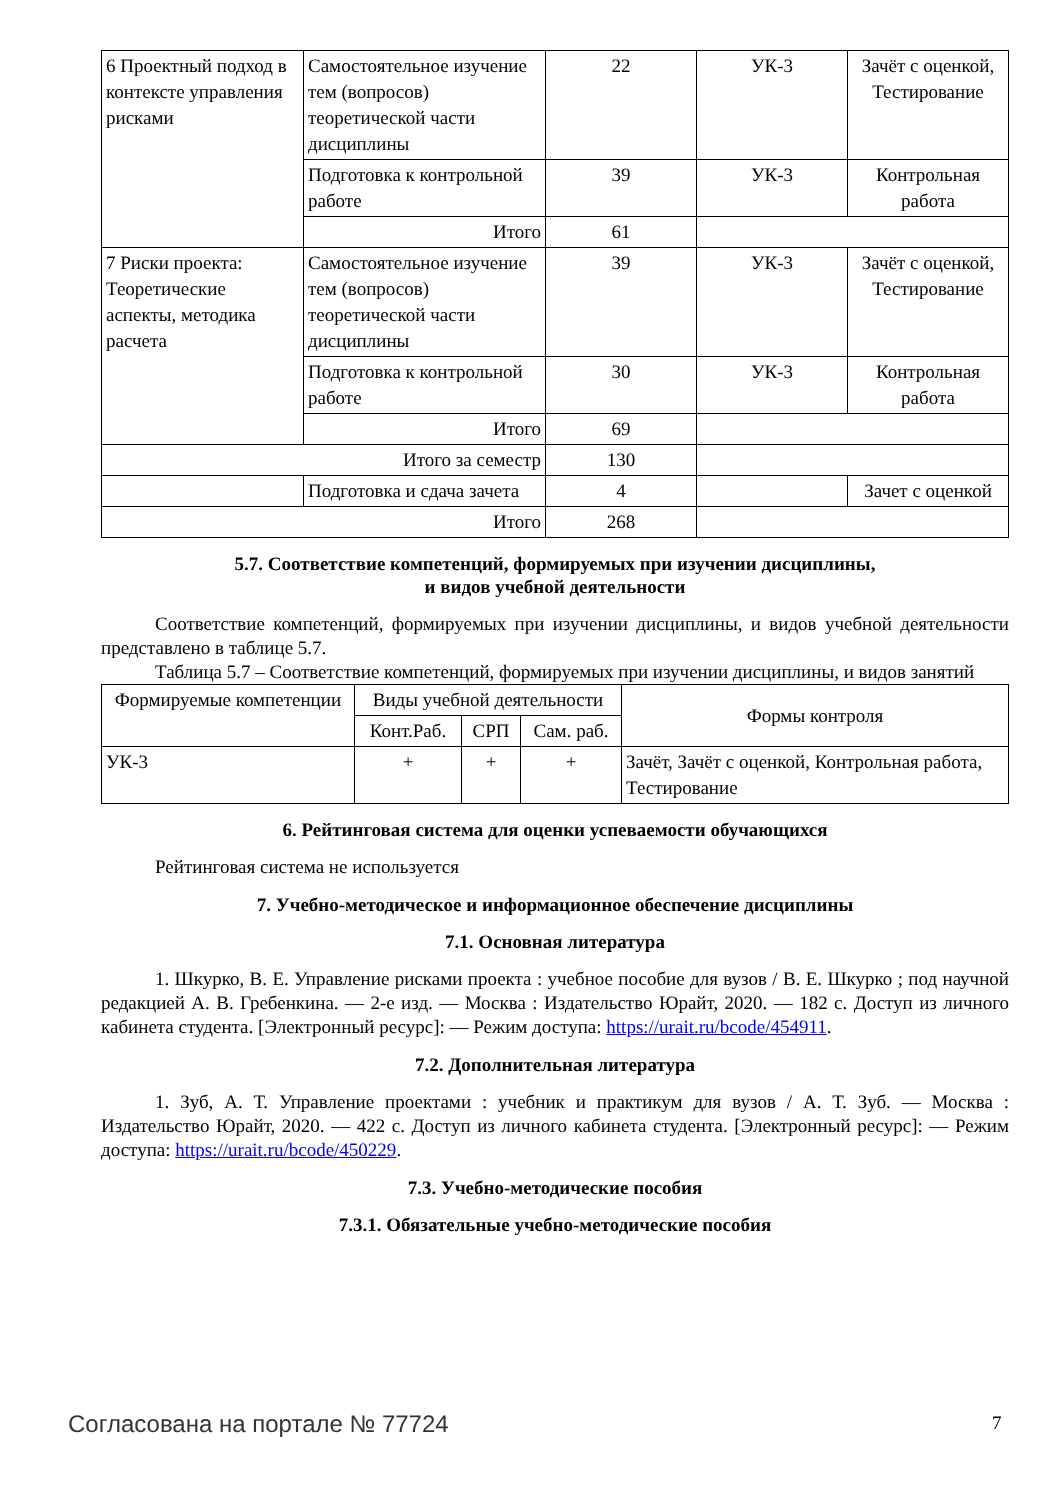| 6 Проектный подход в контексте управления рисками | Самостоятельное изучение тем (вопросов) теоретической части дисциплины | 22 | УК-3 | Зачёт с оценкой, Тестирование |
| | Подготовка к контрольной работе | 39 | УК-3 | Контрольная работа |
| | Итого | 61 | | |
| 7 Риски проекта: Теоретические аспекты, методика расчета | Самостоятельное изучение тем (вопросов) теоретической части дисциплины | 39 | УК-3 | Зачёт с оценкой, Тестирование |
| | Подготовка к контрольной работе | 30 | УК-3 | Контрольная работа |
| | Итого | 69 | | |
| Итого за семестр | | 130 | | |
| | Подготовка и сдача зачета | 4 | | Зачет с оценкой |
| Итого | | 268 | | |
5.7. Соответствие компетенций, формируемых при изучении дисциплины,
и видов учебной деятельности
Соответствие компетенций, формируемых при изучении дисциплины, и видов учебной деятельности представлено в таблице 5.7.
Таблица 5.7 – Соответствие компетенций, формируемых при изучении дисциплины, и видов занятий
| Формируемые компетенции | Виды учебной деятельности | | | Формы контроля |
| --- | --- | --- | --- | --- |
| | Конт.Раб. | СРП | Сам. раб. | |
| УК-3 | + | + | + | Зачёт, Зачёт с оценкой, Контрольная работа, Тестирование |
6. Рейтинговая система для оценки успеваемости обучающихся
Рейтинговая система не используется
7. Учебно-методическое и информационное обеспечение дисциплины
7.1. Основная литература
1. Шкурко, В. Е. Управление рисками проекта : учебное пособие для вузов / В. Е. Шкурко ; под научной редакцией А. В. Гребенкина. — 2-е изд. — Москва : Издательство Юрайт, 2020. — 182 с. Доступ из личного кабинета студента. [Электронный ресурс]: — Режим доступа: https://urait.ru/bcode/454911.
7.2. Дополнительная литература
1. Зуб, А. Т. Управление проектами : учебник и практикум для вузов / А. Т. Зуб. — Москва : Издательство Юрайт, 2020. — 422 с. Доступ из личного кабинета студента. [Электронный ресурс]: — Режим доступа: https://urait.ru/bcode/450229.
7.3. Учебно-методические пособия
7.3.1. Обязательные учебно-методические пособия
Согласована на портале № 77724 7